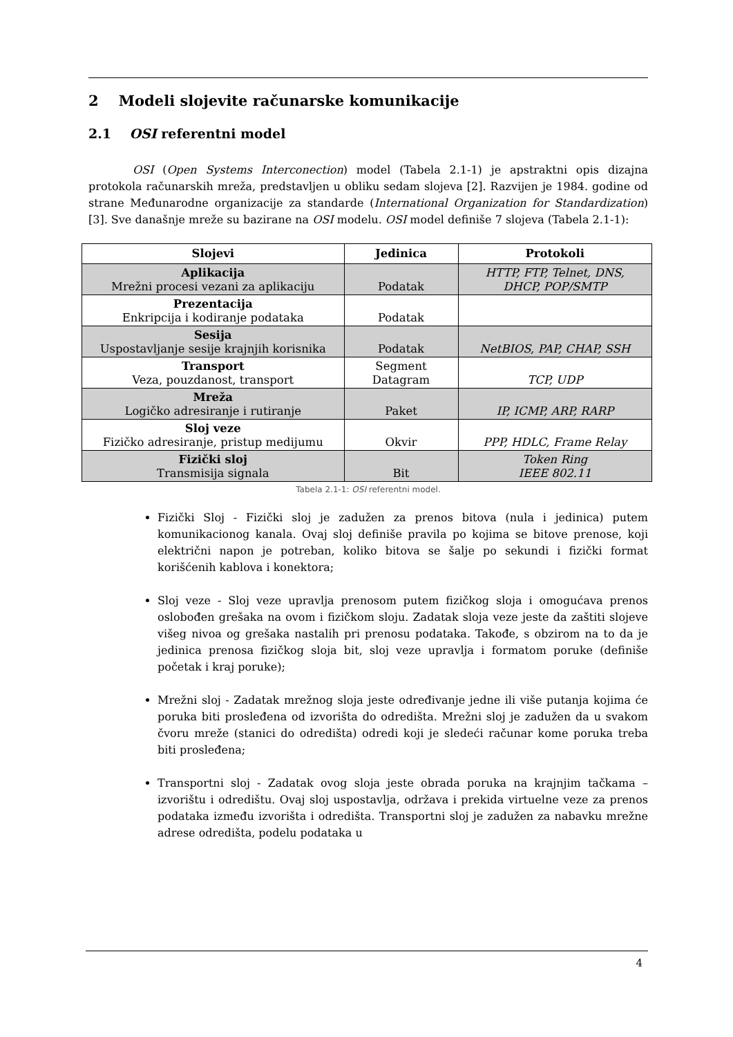2 Modeli slojevite računarske komunikacije
2.1 OSI referentni model
OSI (Open Systems Interconection) model (Tabela 2.1-1) je apstraktni opis dizajna protokola računarskih mreža, predstavljen u obliku sedam slojeva [2]. Razvijen je 1984. godine od strane Međunarodne organizacije za standarde (International Organization for Standardization) [3]. Sve današnje mreže su bazirane na OSI modelu. OSI model definiše 7 slojeva (Tabela 2.1-1):
| Slojevi | Jedinica | Protokoli |
| --- | --- | --- |
| Aplikacija Mrežni procesi vezani za aplikaciju | Podatak | HTTP, FTP, Telnet, DNS, DHCP, POP/SMTP |
| Prezentacija Enkripcija i kodiranje podataka | Podatak | |
| Sesija Uspostavljanje sesije krajnjih korisnika | Podatak | NetBIOS, PAP, CHAP, SSH |
| Transport Veza, pouzdanost, transport | Segment Datagram | TCP, UDP |
| Mreža Logičko adresiranje i rutiranje | Paket | IP, ICMP, ARP, RARP |
| Sloj veze Fizičko adresiranje, pristup medijumu | Okvir | PPP, HDLC, Frame Relay |
| Fizički sloj Transmisija signala | Bit | Token Ring IEEE 802.11 |
Tabela 2.1-1: OSI referentni model.
Fizički Sloj - Fizički sloj je zadužen za prenos bitova (nula i jedinica) putem komunikacionog kanala. Ovaj sloj definiše pravila po kojima se bitove prenose, koji električni napon je potreban, koliko bitova se šalje po sekundi i fizički format korišćenih kablova i konektora;
Sloj veze - Sloj veze upravlja prenosom putem fizičkog sloja i omogućava prenos oslobođen grešaka na ovom i fizičkom sloju. Zadatak sloja veze jeste da zaštiti slojeve višeg nivoa og grešaka nastalih pri prenosu podataka. Takođe, s obzirom na to da je jedinica prenosa fizičkog sloja bit, sloj veze upravlja i formatom poruke (definiše početak i kraj poruke);
Mrežni sloj - Zadatak mrežnog sloja jeste određivanje jedne ili više putanja kojima će poruka biti prosleđena od izvorišta do odredišta. Mrežni sloj je zadužen da u svakom čvoru mreže (stanici do odredišta) odredi koji je sledeći računar kome poruka treba biti prosleđena;
Transportni sloj - Zadatak ovog sloja jeste obrada poruka na krajnjim tačkama – izvorištu i odredištu. Ovaj sloj uspostavlja, održava i prekida virtuelne veze za prenos podataka između izvorišta i odredišta. Transportni sloj je zadužen za nabavku mrežne adrese odredišta, podelu podataka u
4